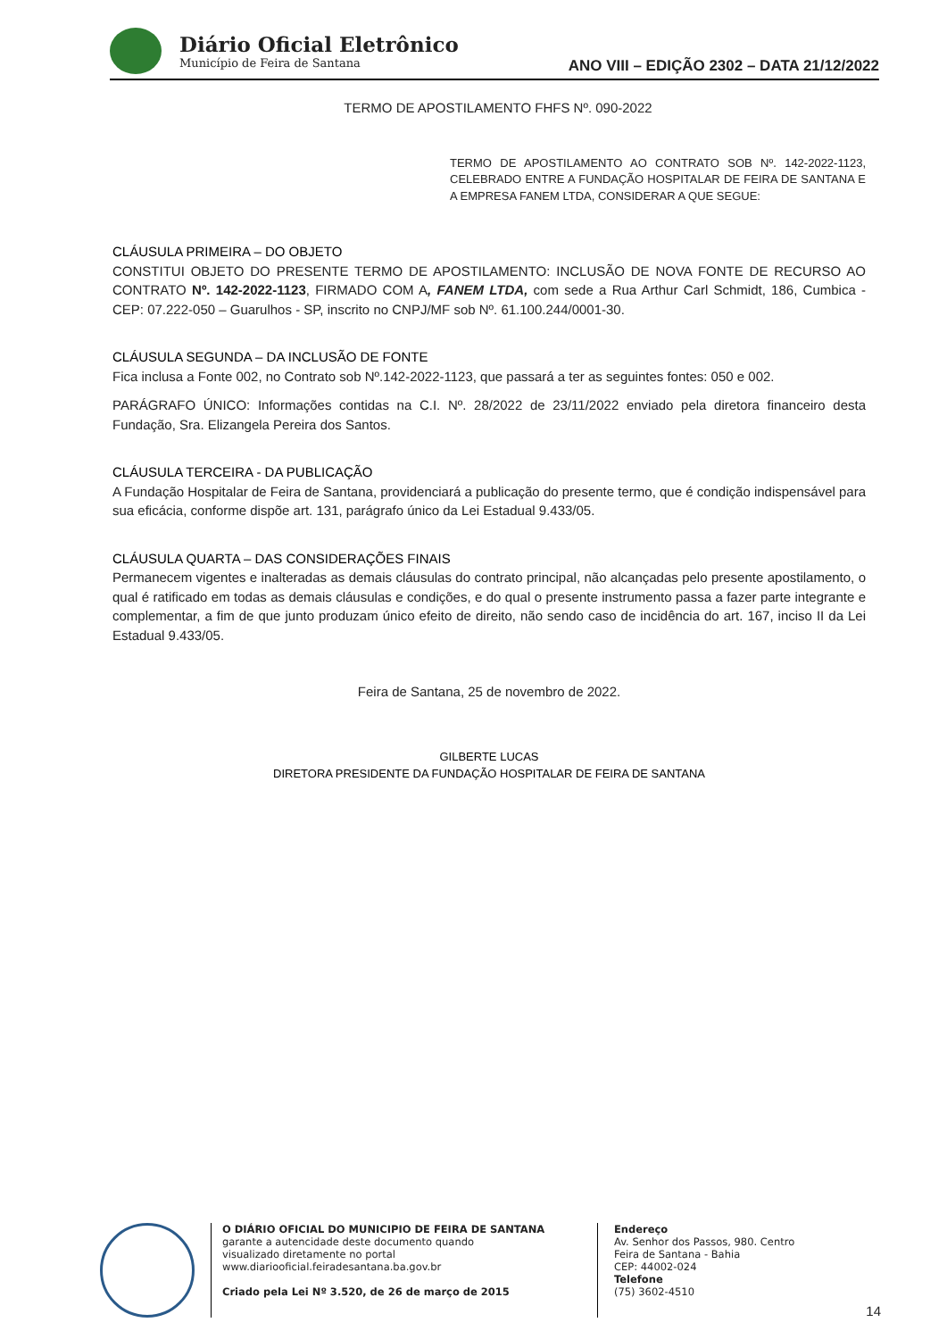Diário Oficial Eletrônico
Município de Feira de Santana
ANO VIII – EDIÇÃO 2302 – DATA 21/12/2022
TERMO DE APOSTILAMENTO FHFS Nº. 090-2022
TERMO DE APOSTILAMENTO AO CONTRATO SOB Nº. 142-2022-1123, CELEBRADO ENTRE A FUNDAÇÃO HOSPITALAR DE FEIRA DE SANTANA E A EMPRESA FANEM LTDA, CONSIDERAR A QUE SEGUE:
CLÁUSULA PRIMEIRA – DO OBJETO
CONSTITUI OBJETO DO PRESENTE TERMO DE APOSTILAMENTO: INCLUSÃO DE NOVA FONTE DE RECURSO AO CONTRATO Nº. 142-2022-1123, FIRMADO COM A, FANEM LTDA, com sede a Rua Arthur Carl Schmidt, 186, Cumbica - CEP: 07.222-050 – Guarulhos - SP, inscrito no CNPJ/MF sob Nº. 61.100.244/0001-30.
CLÁUSULA SEGUNDA – DA INCLUSÃO DE FONTE
Fica inclusa a Fonte 002, no Contrato sob Nº.142-2022-1123, que passará a ter as seguintes fontes: 050 e 002.
PARÁGRAFO ÚNICO: Informações contidas na C.I. Nº. 28/2022 de 23/11/2022 enviado pela diretora financeiro desta Fundação, Sra. Elizangela Pereira dos Santos.
CLÁUSULA TERCEIRA - DA PUBLICAÇÃO
A Fundação Hospitalar de Feira de Santana, providenciará a publicação do presente termo, que é condição indispensável para sua eficácia, conforme dispõe art. 131, parágrafo único da Lei Estadual 9.433/05.
CLÁUSULA QUARTA – DAS CONSIDERAÇÕES FINAIS
Permanecem vigentes e inalteradas as demais cláusulas do contrato principal, não alcançadas pelo presente apostilamento, o qual é ratificado em todas as demais cláusulas e condições, e do qual o presente instrumento passa a fazer parte integrante e complementar, a fim de que junto produzam único efeito de direito, não sendo caso de incidência do art. 167, inciso II da Lei Estadual 9.433/05.
Feira de Santana, 25 de novembro de 2022.
GILBERTE LUCAS
DIRETORA PRESIDENTE DA FUNDAÇÃO HOSPITALAR DE FEIRA DE SANTANA
O DIÁRIO OFICIAL DO MUNICIPIO DE FEIRA DE SANTANA
garante a autencidade deste documento quando
visualizado diretamente no portal
www.diariooficial.feiradesantana.ba.gov.br
Criado pela Lei Nº 3.520, de 26 de março de 2015
Endereço
Av. Senhor dos Passos, 980. Centro
Feira de Santana - Bahia
CEP: 44002-024
Telefone
(75) 3602-4510
14